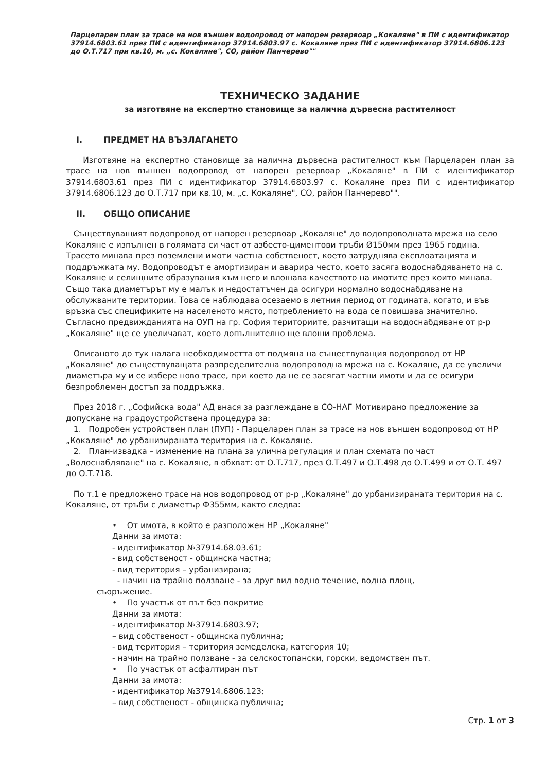Парцеларен план за трасе на нов външен водопровод от напорен резервоар „Кокаляне" в ПИ с идентификатор 37914.6803.61 през ПИ с идентификатор 37914.6803.97 с. Кокаляне през ПИ с идентификатор 37914.6806.123 до О.Т.717 при кв.10, м. „с. Кокаляне", СО, район Панчерево""
ТЕХНИЧЕСКО ЗАДАНИЕ
за изготвяне на експертно становище за налична дървесна растителност
I. ПРЕДМЕТ НА ВЪЗЛАГАНЕТО
Изготвяне на експертно становище за налична дървесна растителност към Парцеларен план за трасе на нов външен водопровод от напорен резервоар „Кокаляне" в ПИ с идентификатор 37914.6803.61 през ПИ с идентификатор 37914.6803.97 с. Кокаляне през ПИ с идентификатор 37914.6806.123 до О.Т.717 при кв.10, м. „с. Кокаляне", СО, район Панчерево"".
II. ОБЩО ОПИСАНИЕ
Съществуващият водопровод от напорен резервоар „Кокаляне" до водопроводната мрежа на село Кокаляне е изпълнен в голямата си част от азбесто-циментови тръби Ø150мм през 1965 година. Трасето минава през поземлени имоти частна собственост, което затруднява експлоатацията и поддръжката му. Водопроводът е амортизиран и аварира често, което засяга водоснабдяването на с. Кокаляне и селищните образувания към него и влошава качеството на имотите през които минава. Също така диаметърът му е малък и недостатъчен да осигури нормално водоснабдяване на обслужваните територии. Това се наблюдава осезаемо в летния период от годината, когато, и във връзка със спецификите на населеното място, потреблението на вода се повишава значително. Съгласно предвижданията на ОУП на гр. София териториите, разчитащи на водоснабдяване от р-р „Кокаляне" ще се увеличават, което допълнително ще влоши проблема.
Описаното до тук налага необходимостта от подмяна на съществуващия водопровод от НР „Кокаляне" до съществуващата разпределителна водопроводна мрежа на с. Кокаляне, да се увеличи диаметъра му и се избере ново трасе, при което да не се засягат частни имоти и да се осигури безпроблемен достъп за поддръжка.
През 2018 г. „Софийска вода" АД внася за разглеждане в СО-НАГ Мотивирано предложение за допускане на градоустройствена процедура за:
1. Подробен устройствен план (ПУП) - Парцеларен план за трасе на нов външен водопровод от НР „Кокаляне" до урбанизираната територия на с. Кокаляне.
2. План-извадка – изменение на плана за улична регулация и план схемата по част „Водоснабдяване" на с. Кокаляне, в обхват: от О.Т.717, през О.Т.497 и О.Т.498 до О.Т.499 и от О.Т. 497 до О.Т.718.
По т.1 е предложено трасе на нов водопровод от р-р „Кокаляне" до урбанизираната територия на с. Кокаляне, от тръби с диаметър Ф355мм, както следва:
• От имота, в който е разположен НР „Кокаляне"
Данни за имота:
- идентификатор №37914.68.03.61;
- вид собственост - общинска частна;
- вид територия – урбанизирана;
- начин на трайно ползване - за друг вид водно течение, водна площ,
съоръжение.
• По участък от път без покритие
Данни за имота:
- идентификатор №37914.6803.97;
– вид собственост - общинска публична;
- вид територия – територия земеделска, категория 10;
- начин на трайно ползване - за селскостопански, горски, ведомствен път.
• По участък от асфалтиран път
Данни за имота:
- идентификатор №37914.6806.123;
– вид собственост - общинска публична;
Стр. 1 от 3